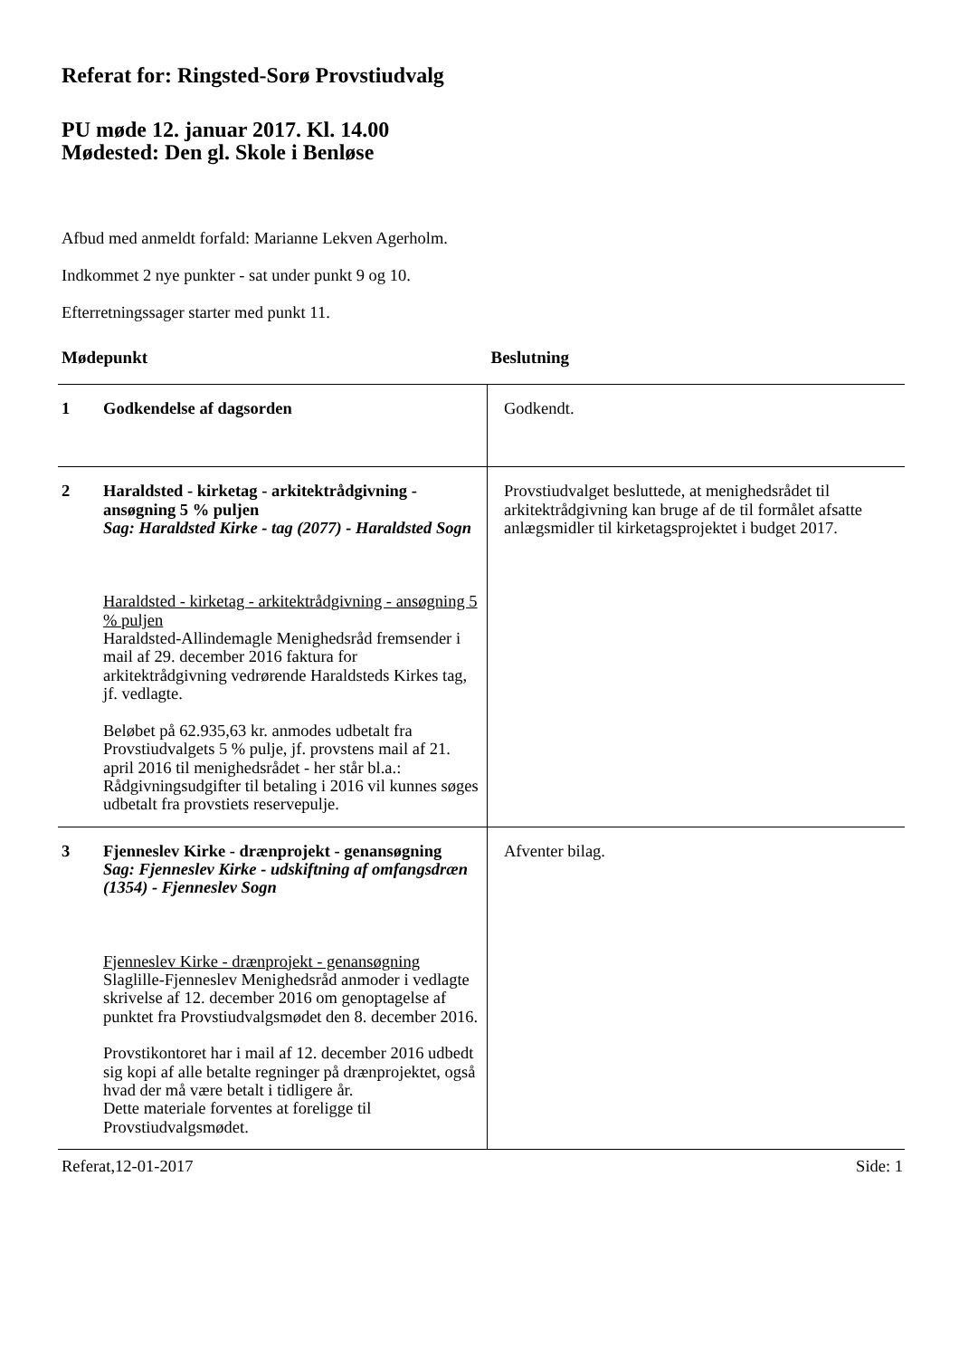Referat for: Ringsted-Sorø Provstiudvalg
PU møde 12. januar 2017. Kl. 14.00
Mødested: Den gl. Skole i Benløse
Afbud med anmeldt forfald: Marianne Lekven Agerholm.
Indkommet 2 nye punkter - sat under punkt 9 og 10.
Efterretningssager starter med punkt 11.
| Mødepunkt | | Beslutning |
| --- | --- | --- |
| 1 | Godkendelse af dagsorden | Godkendt. |
| 2 | Haraldsted - kirketag - arkitektrådgivning - ansøgning 5 % puljen Sag: Haraldsted Kirke - tag (2077) - Haraldsted Sogn Haraldsted - kirketag - arkitektrådgivning - ansøgning 5 % puljen Haraldsted-Allindemagle Menighedsråd fremsender i mail af 29. december 2016 faktura for arkitektrådgivning vedrørende Haraldsteds Kirkes tag, jf. vedlagte. Beløbet på 62.935,63 kr. anmodes udbetalt fra Provstiudvalgets 5 % pulje, jf. provstens mail af 21. april 2016 til menighedsrådet - her står bl.a.: Rådgivningsudgifter til betaling i 2016 vil kunnes søges udbetalt fra provstiets reservepulje. | Provstiudvalget besluttede, at menighedsrådet til arkitektrådgivning kan bruge af de til formålet afsatte anlægsmidler til kirketagsprojektet i budget 2017. |
| 3 | Fjenneslev Kirke - drænprojekt - genansøgning Sag: Fjenneslev Kirke - udskiftning af omfangsdræn (1354) - Fjenneslev Sogn Fjenneslev Kirke - drænprojekt - genansøgning Slaglille-Fjenneslev Menighedsråd anmoder i vedlagte skrivelse af 12. december 2016 om genoptagelse af punktet fra Provstiudvalgsmødet den 8. december 2016. Provstikontoret har i mail af 12. december 2016 udbedt sig kopi af alle betalte regninger på drænprojektet, også hvad der må være betalt i tidligere år. Dette materiale forventes at foreligge til Provstiudvalgsmødet. | Afventer bilag. |
Referat,12-01-2017 Side: 1